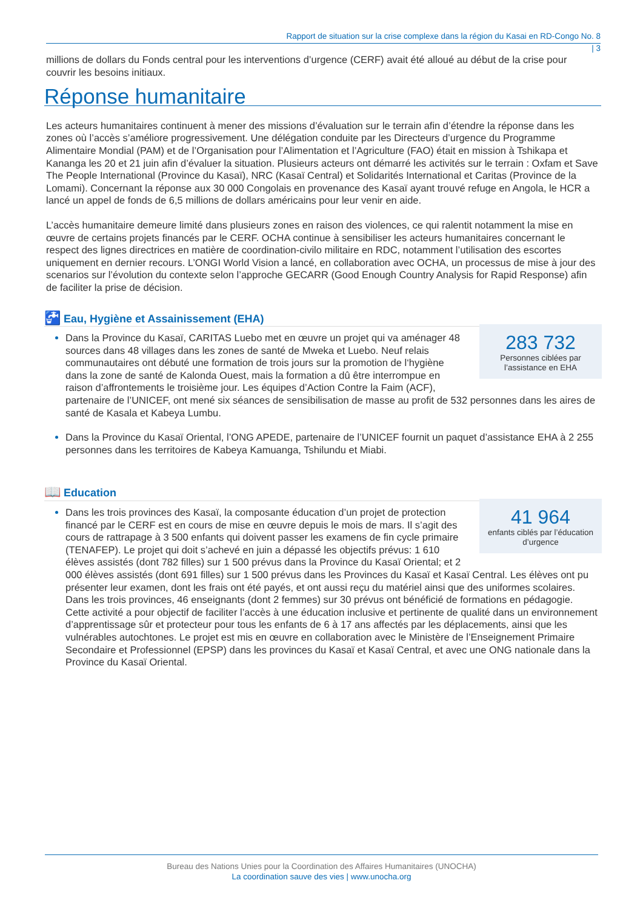Rapport de situation sur la crise complexe dans la région du Kasai en RD-Congo No. 8
| 3
millions de dollars du Fonds central pour les interventions d’urgence (CERF) avait été alloué au début de la crise pour couvrir les besoins initiaux.
Réponse humanitaire
Les acteurs humanitaires continuent à mener des missions d’évaluation sur le terrain afin d’étendre la réponse dans les zones où l’accès s’améliore progressivement. Une délégation conduite par les Directeurs d’urgence du Programme Alimentaire Mondial (PAM) et de l’Organisation pour l’Alimentation et l’Agriculture (FAO) était en mission à Tshikapa et Kananga les 20 et 21 juin afin d’évaluer la situation. Plusieurs acteurs ont démarré les activités sur le terrain : Oxfam et Save The People International (Province du Kasaï), NRC (Kasaï Central) et Solidarités International et Caritas (Province de la Lomami). Concernant la réponse aux 30 000 Congolais en provenance des Kasaï ayant trouvé refuge en Angola, le HCR a lancé un appel de fonds de 6,5 millions de dollars américains pour leur venir en aide.
L’accès humanitaire demeure limité dans plusieurs zones en raison des violences, ce qui ralentit notamment la mise en œuvre de certains projets financés par le CERF. OCHA continue à sensibiliser les acteurs humanitaires concernant le respect des lignes directrices en matière de coordination-civilo militaire en RDC, notamment l’utilisation des escortes uniquement en dernier recours. L’ONGI World Vision a lancé, en collaboration avec OCHA, un processus de mise à jour des scenarios sur l’évolution du contexte selon l’approche GECARR (Good Enough Country Analysis for Rapid Response) afin de faciliter la prise de décision.
🚰 Eau, Hygiène et Assainissement (EHA)
283 732
Personnes ciblées par l’assistance en EHA
Dans la Province du Kasaï, CARITAS Luebo met en œuvre un projet qui va aménager 48 sources dans 48 villages dans les zones de santé de Mweka et Luebo. Neuf relais communautaires ont débuté une formation de trois jours sur la promotion de l‘hygiène dans la zone de santé de Kalonda Ouest, mais la formation a dû être interrompue en raison d’affrontements le troisième jour. Les équipes d’Action Contre la Faim (ACF), partenaire de l’UNICEF, ont mené six séances de sensibilisation de masse au profit de 532 personnes dans les aires de santé de Kasala et Kabeya Lumbu.
Dans la Province du Kasaï Oriental, l’ONG APEDE, partenaire de l’UNICEF fournit un paquet d’assistance EHA à 2 255 personnes dans les territoires de Kabeya Kamuanga, Tshilundu et Miabi.
📖 Education
41 964
enfants ciblés par l’éducation d’urgence
Dans les trois provinces des Kasaï, la composante éducation d’un projet de protection financé par le CERF est en cours de mise en œuvre depuis le mois de mars. Il s’agit des cours de rattrapage à 3 500 enfants qui doivent passer les examens de fin cycle primaire (TENAFEP). Le projet qui doit s’achevé en juin a dépassé les objectifs prévus: 1 610 élèves assistés (dont 782 filles) sur 1 500 prévus dans la Province du Kasaï Oriental; et 2 000 élèves assistés (dont 691 filles) sur 1 500 prévus dans les Provinces du Kasaï et Kasaï Central. Les élèves ont pu présenter leur examen, dont les frais ont été payés, et ont aussi reçu du matériel ainsi que des uniformes scolaires. Dans les trois provinces, 46 enseignants (dont 2 femmes) sur 30 prévus ont bénéficié de formations en pédagogie. Cette activité a pour objectif de faciliter l’accès à une éducation inclusive et pertinente de qualité dans un environnement d’apprentissage sûr et protecteur pour tous les enfants de 6 à 17 ans affectés par les déplacements, ainsi que les vulnérables autochtones. Le projet est mis en œuvre en collaboration avec le Ministère de l’Enseignement Primaire Secondaire et Professionnel (EPSP) dans les provinces du Kasaï et Kasaï Central, et avec une ONG nationale dans la Province du Kasaï Oriental.
Bureau des Nations Unies pour la Coordination des Affaires Humanitaires (UNOCHA)
La coordination sauve des vies | www.unocha.org